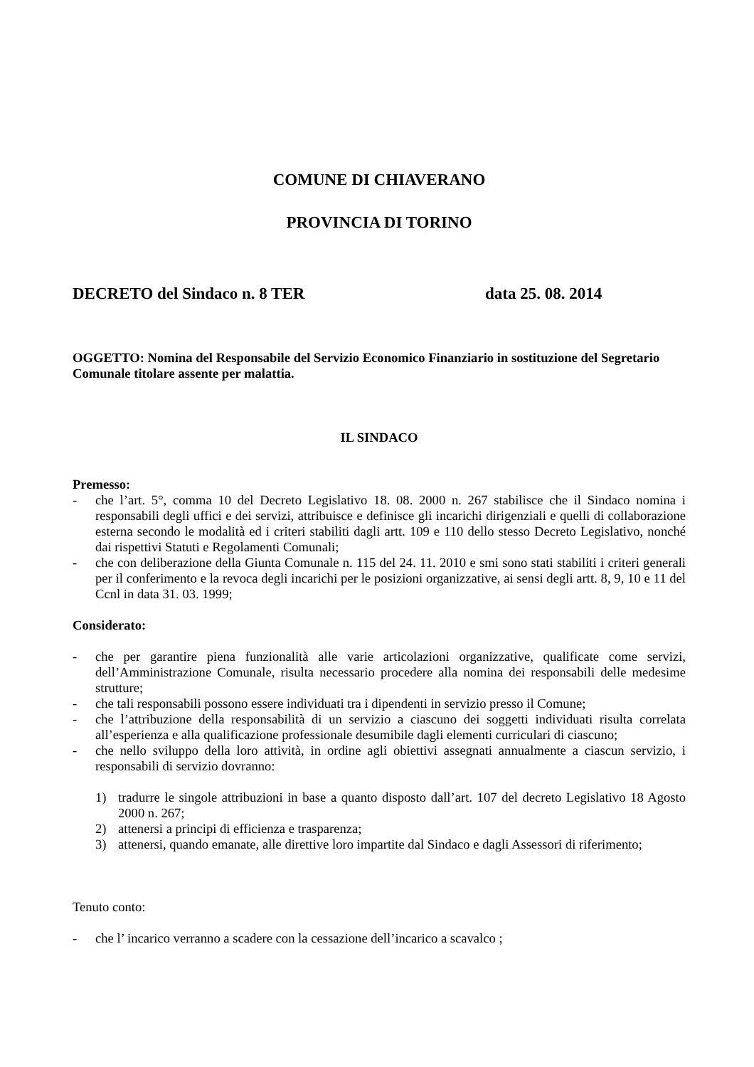COMUNE DI CHIAVERANO
PROVINCIA DI TORINO
DECRETO del Sindaco n. 8 TER data 25. 08. 2014
OGGETTO: Nomina del Responsabile del Servizio Economico Finanziario in sostituzione del Segretario Comunale titolare assente per malattia.
IL SINDACO
Premesso:
- che l’art. 5°, comma 10 del Decreto Legislativo 18. 08. 2000 n. 267 stabilisce che il Sindaco nomina i responsabili degli uffici e dei servizi, attribuisce e definisce gli incarichi dirigenziali e quelli di collaborazione esterna secondo le modalità ed i criteri stabiliti dagli artt. 109 e 110 dello stesso Decreto Legislativo, nonché dai rispettivi Statuti e Regolamenti Comunali;
- che con deliberazione della Giunta Comunale n. 115 del 24. 11. 2010 e smi sono stati stabiliti i criteri generali per il conferimento e la revoca degli incarichi per le posizioni organizzative, ai sensi degli artt. 8, 9, 10 e 11 del Ccnl in data 31. 03. 1999;
Considerato:
- che per garantire piena funzionalità alle varie articolazioni organizzative, qualificate come servizi, dell’Amministrazione Comunale, risulta necessario procedere alla nomina dei responsabili delle medesime strutture;
- che tali responsabili possono essere individuati tra i dipendenti in servizio presso il Comune;
- che l’attribuzione della responsabilità di un servizio a ciascuno dei soggetti individuati risulta correlata all’esperienza e alla qualificazione professionale desumibile dagli elementi curriculari di ciascuno;
- che nello sviluppo della loro attività, in ordine agli obiettivi assegnati annualmente a ciascun servizio, i responsabili di servizio dovranno:
1) tradurre le singole attribuzioni in base a quanto disposto dall’art. 107 del decreto Legislativo 18 Agosto 2000 n. 267;
2) attenersi a principi di efficienza e trasparenza;
3) attenersi, quando emanate, alle direttive loro impartite dal Sindaco e dagli Assessori di riferimento;
Tenuto conto:
- che l’ incarico verranno a scadere con la cessazione dell’incarico a scavalco ;